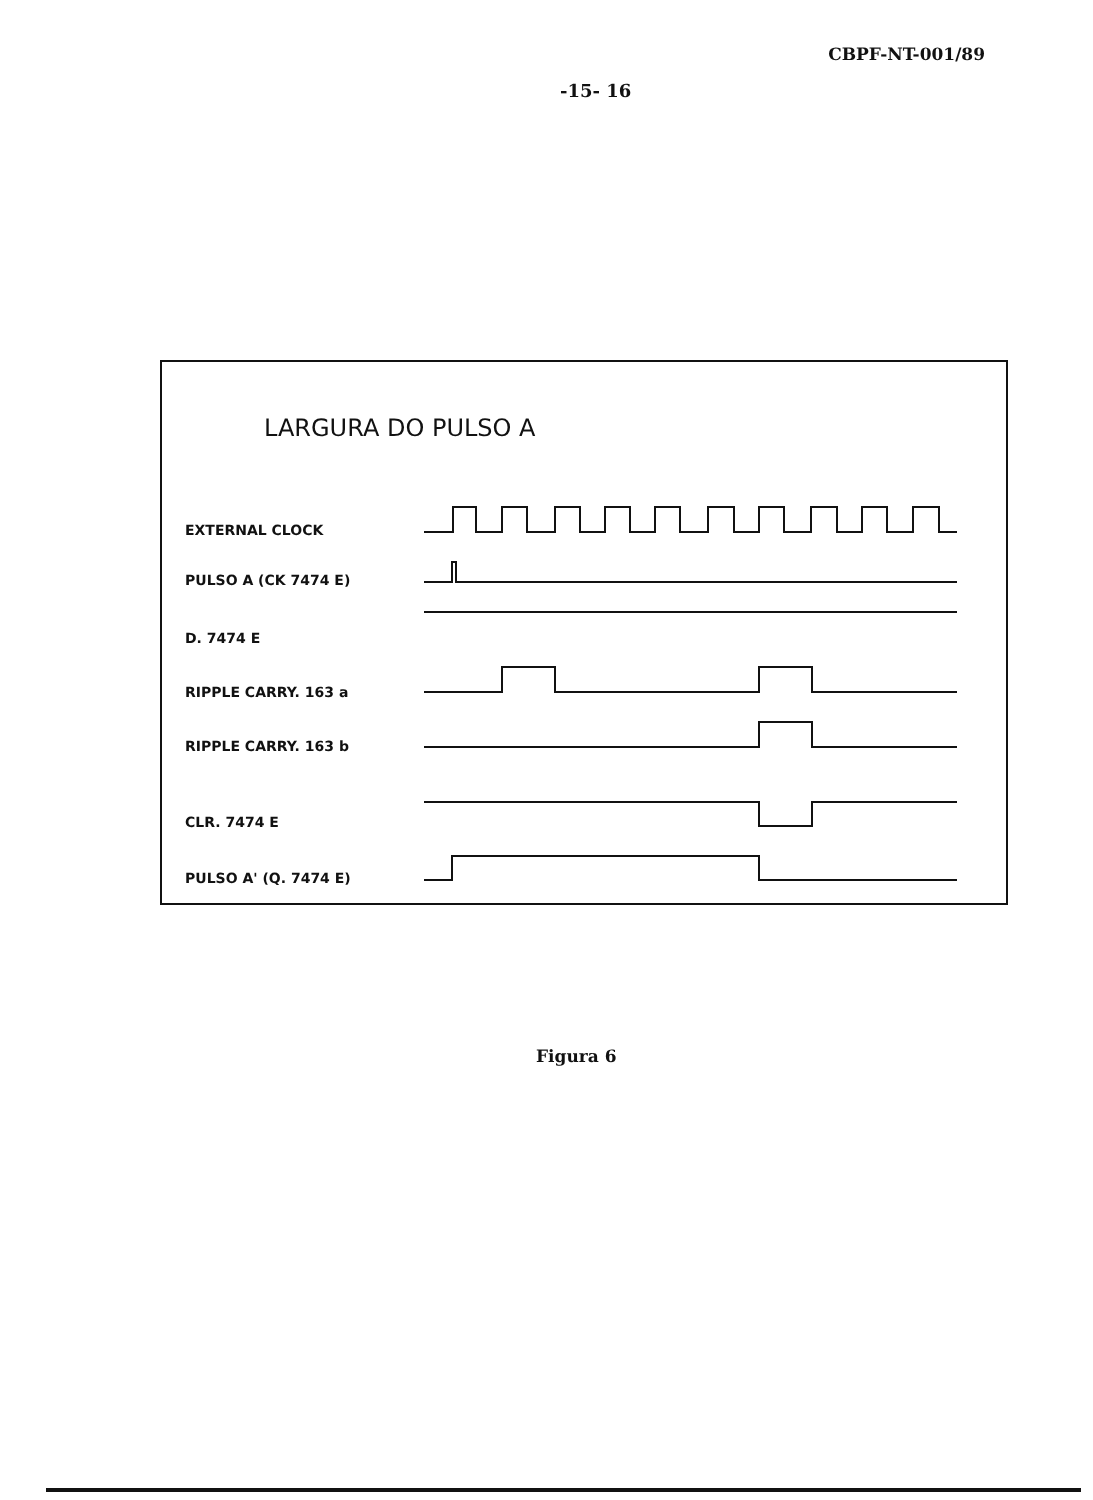CBPF-NT-001/89
-15- 16
LARGURA DO PULSO A
EXTERNAL CLOCK
PULSO A (CK 7474 E)
D. 7474 E
RIPPLE CARRY. 163 a
RIPPLE CARRY. 163 b
CLR. 7474 E
PULSO A' (Q. 7474 E)
Figura 6